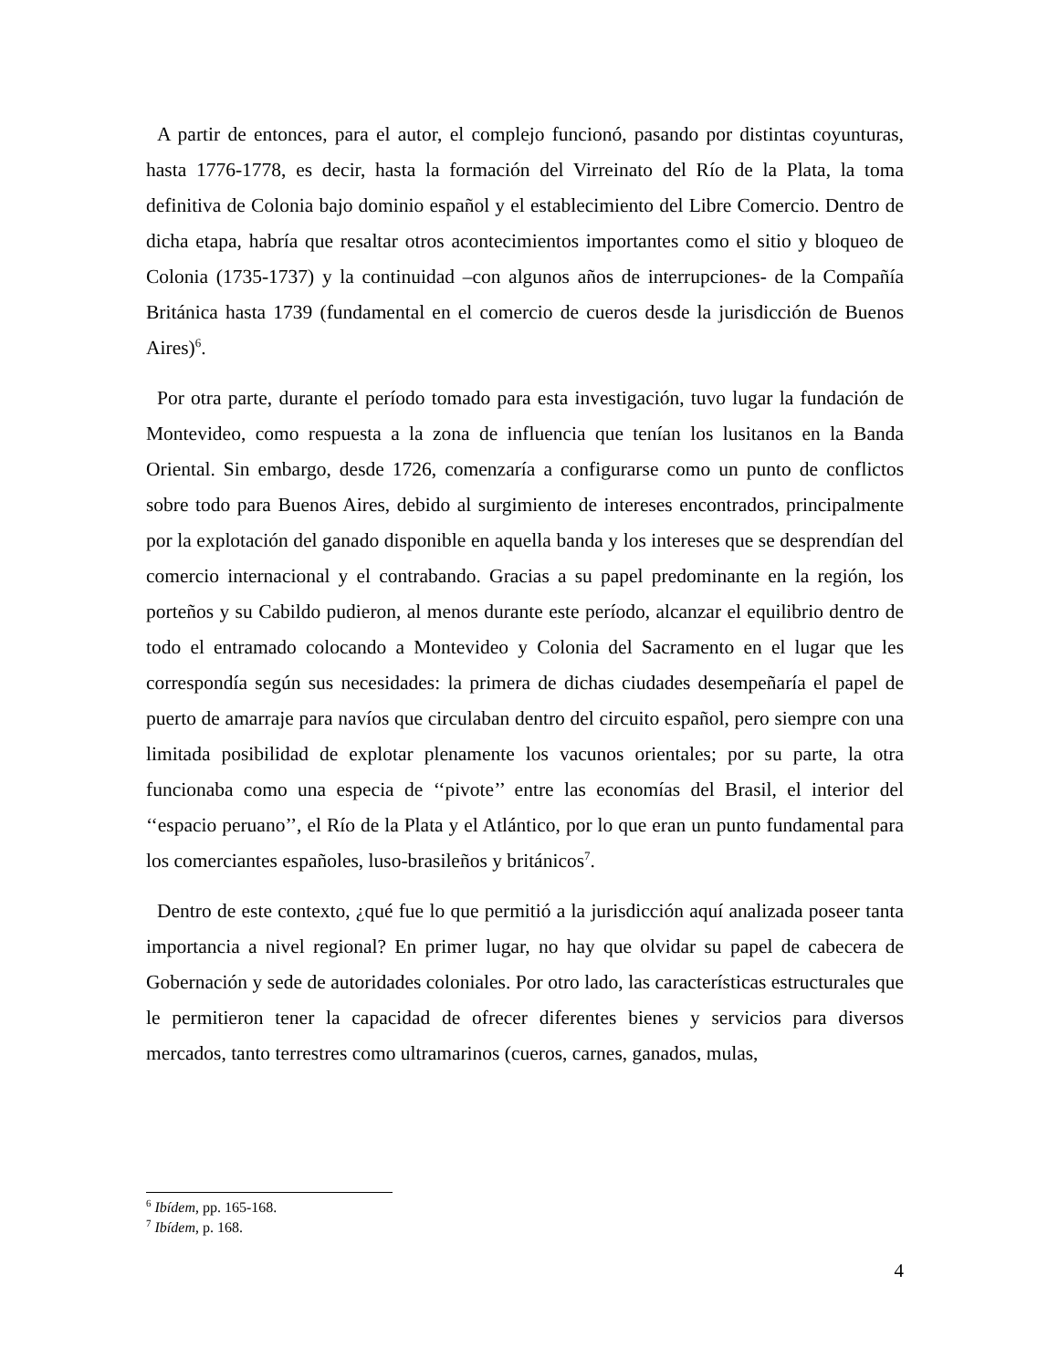A partir de entonces, para el autor, el complejo funcionó, pasando por distintas coyunturas, hasta 1776-1778, es decir, hasta la formación del Virreinato del Río de la Plata, la toma definitiva de Colonia bajo dominio español y el establecimiento del Libre Comercio. Dentro de dicha etapa, habría que resaltar otros acontecimientos importantes como el sitio y bloqueo de Colonia (1735-1737) y la continuidad –con algunos años de interrupciones- de la Compañía Británica hasta 1739 (fundamental en el comercio de cueros desde la jurisdicción de Buenos Aires)<sup>6</sup>.
Por otra parte, durante el período tomado para esta investigación, tuvo lugar la fundación de Montevideo, como respuesta a la zona de influencia que tenían los lusitanos en la Banda Oriental. Sin embargo, desde 1726, comenzaría a configurarse como un punto de conflictos sobre todo para Buenos Aires, debido al surgimiento de intereses encontrados, principalmente por la explotación del ganado disponible en aquella banda y los intereses que se desprendían del comercio internacional y el contrabando. Gracias a su papel predominante en la región, los porteños y su Cabildo pudieron, al menos durante este período, alcanzar el equilibrio dentro de todo el entramado colocando a Montevideo y Colonia del Sacramento en el lugar que les correspondía según sus necesidades: la primera de dichas ciudades desempeñaría el papel de puerto de amarraje para navíos que circulaban dentro del circuito español, pero siempre con una limitada posibilidad de explotar plenamente los vacunos orientales; por su parte, la otra funcionaba como una especia de ‘‘pivote’’ entre las economías del Brasil, el interior del ‘‘espacio peruano’’, el Río de la Plata y el Atlántico, por lo que eran un punto fundamental para los comerciantes españoles, luso-brasileños y británicos<sup>7</sup>.
Dentro de este contexto, ¿qué fue lo que permitió a la jurisdicción aquí analizada poseer tanta importancia a nivel regional? En primer lugar, no hay que olvidar su papel de cabecera de Gobernación y sede de autoridades coloniales. Por otro lado, las características estructurales que le permitieron tener la capacidad de ofrecer diferentes bienes y servicios para diversos mercados, tanto terrestres como ultramarinos (cueros, carnes, ganados, mulas,
<sup>6</sup> Ibídem, pp. 165-168.
<sup>7</sup> Ibídem, p. 168.
4